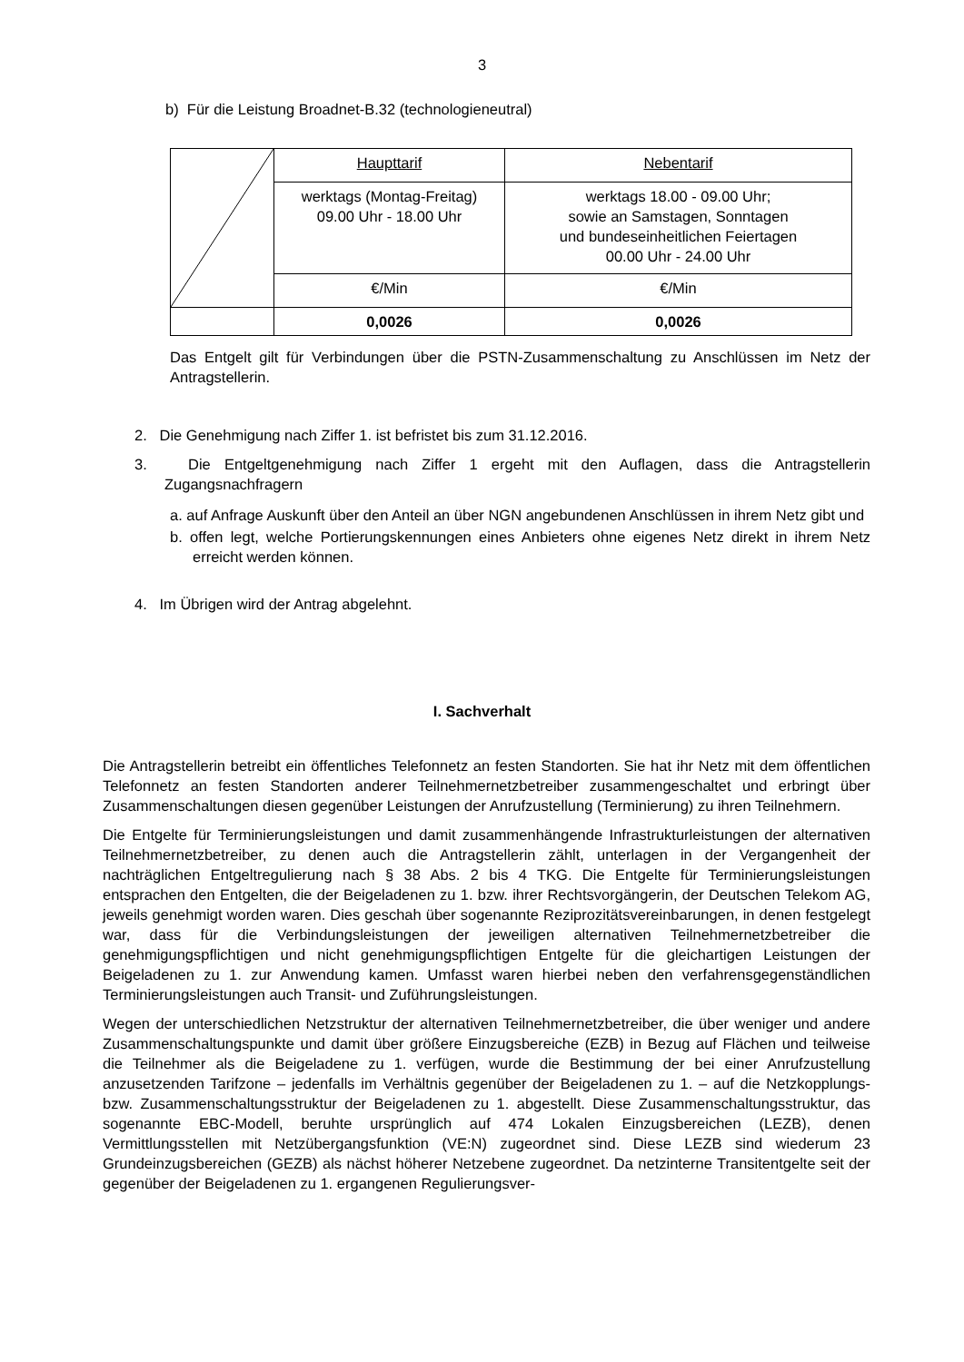3
b) Für die Leistung Broadnet-B.32 (technologieneutral)
| | Haupttarif | Nebentarif |
| | werktags (Montag-Freitag) 09.00 Uhr - 18.00 Uhr | werktags 18.00 - 09.00 Uhr; sowie an Samstagen, Sonntagen und bundeseinheitlichen Feiertagen 00.00 Uhr - 24.00 Uhr |
| | €/Min | €/Min |
| | 0,0026 | 0,0026 |
Das Entgelt gilt für Verbindungen über die PSTN-Zusammenschaltung zu Anschlüssen im Netz der Antragstellerin.
2. Die Genehmigung nach Ziffer 1. ist befristet bis zum 31.12.2016.
3. Die Entgeltgenehmigung nach Ziffer 1 ergeht mit den Auflagen, dass die Antragstellerin Zugangsnachfragern
a. auf Anfrage Auskunft über den Anteil an über NGN angebundenen Anschlüssen in ihrem Netz gibt und
b. offen legt, welche Portierungskennungen eines Anbieters ohne eigenes Netz direkt in ihrem Netz erreicht werden können.
4. Im Übrigen wird der Antrag abgelehnt.
I. Sachverhalt
Die Antragstellerin betreibt ein öffentliches Telefonnetz an festen Standorten. Sie hat ihr Netz mit dem öffentlichen Telefonnetz an festen Standorten anderer Teilnehmernetzbetreiber zusammengeschaltet und erbringt über Zusammenschaltungen diesen gegenüber Leistungen der Anrufzustellung (Terminierung) zu ihren Teilnehmern.
Die Entgelte für Terminierungsleistungen und damit zusammenhängende Infrastrukturleistungen der alternativen Teilnehmernetzbetreiber, zu denen auch die Antragstellerin zählt, unterlagen in der Vergangenheit der nachträglichen Entgeltregulierung nach § 38 Abs. 2 bis 4 TKG. Die Entgelte für Terminierungsleistungen entsprachen den Entgelten, die der Beigeladenen zu 1. bzw. ihrer Rechtsvorgängerin, der Deutschen Telekom AG, jeweils genehmigt worden waren. Dies geschah über sogenannte Reziprozitätsvereinbarungen, in denen festgelegt war, dass für die Verbindungsleistungen der jeweiligen alternativen Teilnehmernetzbetreiber die genehmigungspflichtigen und nicht genehmigungspflichtigen Entgelte für die gleichartigen Leistungen der Beigeladenen zu 1. zur Anwendung kamen. Umfasst waren hierbei neben den verfahrensgegenständlichen Terminierungsleistungen auch Transit- und Zuführungsleistungen.
Wegen der unterschiedlichen Netzstruktur der alternativen Teilnehmernetzbetreiber, die über weniger und andere Zusammenschaltungspunkte und damit über größere Einzugsbereiche (EZB) in Bezug auf Flächen und teilweise die Teilnehmer als die Beigeladene zu 1. verfügen, wurde die Bestimmung der bei einer Anrufzustellung anzusetzenden Tarifzone – jedenfalls im Verhältnis gegenüber der Beigeladenen zu 1. – auf die Netzkopplungs- bzw. Zusammenschaltungsstruktur der Beigeladenen zu 1. abgestellt. Diese Zusammenschaltungsstruktur, das sogenannte EBC-Modell, beruhte ursprünglich auf 474 Lokalen Einzugsbereichen (LEZB), denen Vermittlungsstellen mit Netzübergangsfunktion (VE:N) zugeordnet sind. Diese LEZB sind wiederum 23 Grundeinzugsbereichen (GEZB) als nächst höherer Netzebene zugeordnet. Da netzinterne Transitentgelte seit der gegenüber der Beigeladenen zu 1. ergangenen Regulierungsver-